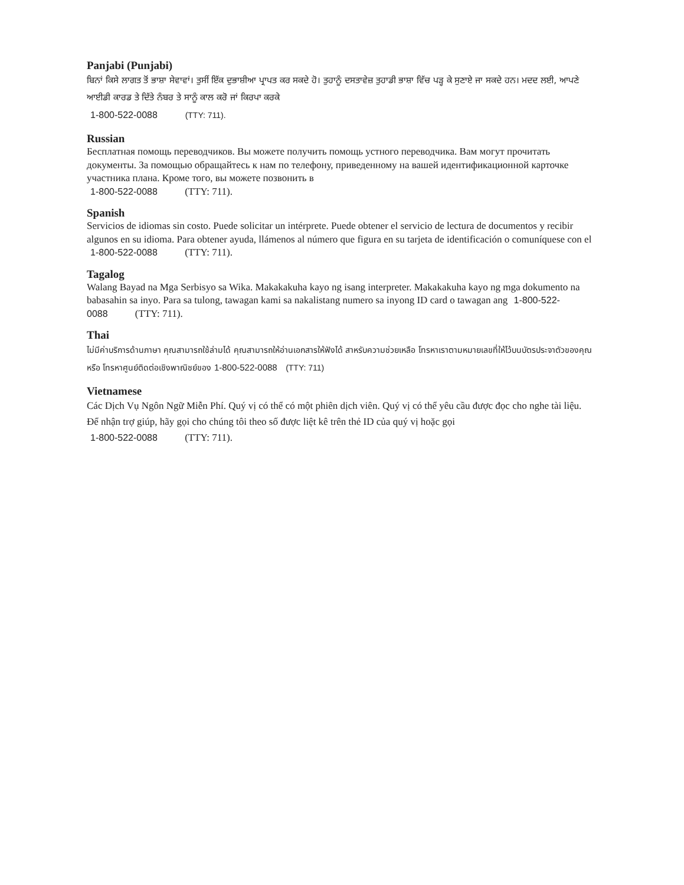Panjabi (Punjabi)
ਬਿਨਾਂ ਕਿਸੇ ਲਾਗਤ ਤੋਂ ਭਾਸ਼ਾ ਸੇਵਾਵਾਂ। ਤੁਸੀਂ ਇੱਕ ਦੁਭਾਸ਼ੀਆ ਪ੍ਰਾਪਤ ਕਰ ਸਕਦੇ ਹੋ। ਤੁਹਾਨੂੰ ਦਸਤਾਵੇਜ਼ ਤੁਹਾਡੀ ਭਾਸ਼ਾ ਵਿੱਚ ਪੜ੍ਹ ਕੇ ਸੁਣਾਏ ਜਾ ਸਕਦੇ ਹਨ। ਮਦਦ ਲਈ, ਆਪਣੇ ਆਈਡੀ ਕਾਰਡ ਤੇ ਦਿੱਤੇ ਨੰਬਰ ਤੇ ਸਾਨੂੰ ਕਾਲ ਕਰੋ ਜਾਂ ਕਿਰਪਾ ਕਰਕੇ
1-800-522-0088 (TTY: 711).
Russian
Бесплатная помощь переводчиков. Вы можете получить помощь устного переводчика. Вам могут прочитать документы. За помощью обращайтесь к нам по телефону, приведенному на вашей идентификационной карточке участника плана. Кроме того, вы можете позвонить в
1-800-522-0088 (TTY: 711).
Spanish
Servicios de idiomas sin costo. Puede solicitar un intérprete. Puede obtener el servicio de lectura de documentos y recibir algunos en su idioma. Para obtener ayuda, llámenos al número que figura en su tarjeta de identificación o comuníquese con el 1-800-522-0088 (TTY: 711).
Tagalog
Walang Bayad na Mga Serbisyo sa Wika. Makakakuha kayo ng isang interpreter. Makakakuha kayo ng mga dokumento na babasahin sa inyo. Para sa tulong, tawagan kami sa nakalistang numero sa inyong ID card o tawagan ang 1-800-522-0088 (TTY: 711).
Thai
ไม่มีค่าบริการด้านภาษา คุณสามารถใช้ล่ามได้ คุณสามารถให้อ่านเอกสารให้ฟังได้ สาหรับความช่วยเหลือ โทรหาเราตามหมายเลขที่ให้ไว้บนบัตรประจาตัวของคุณ หรือ โทรหาศูนย์ติดต่อเชิงพาณิชย์ของ 1-800-522-0088 (TTY: 711)
Vietnamese
Các Dịch Vụ Ngôn Ngữ Miễn Phí. Quý vị có thể có một phiên dịch viên. Quý vị có thể yêu cầu được đọc cho nghe tài liệu. Để nhận trợ giúp, hãy gọi cho chúng tôi theo số được liệt kê trên thẻ ID của quý vị hoặc gọi
1-800-522-0088 (TTY: 711).